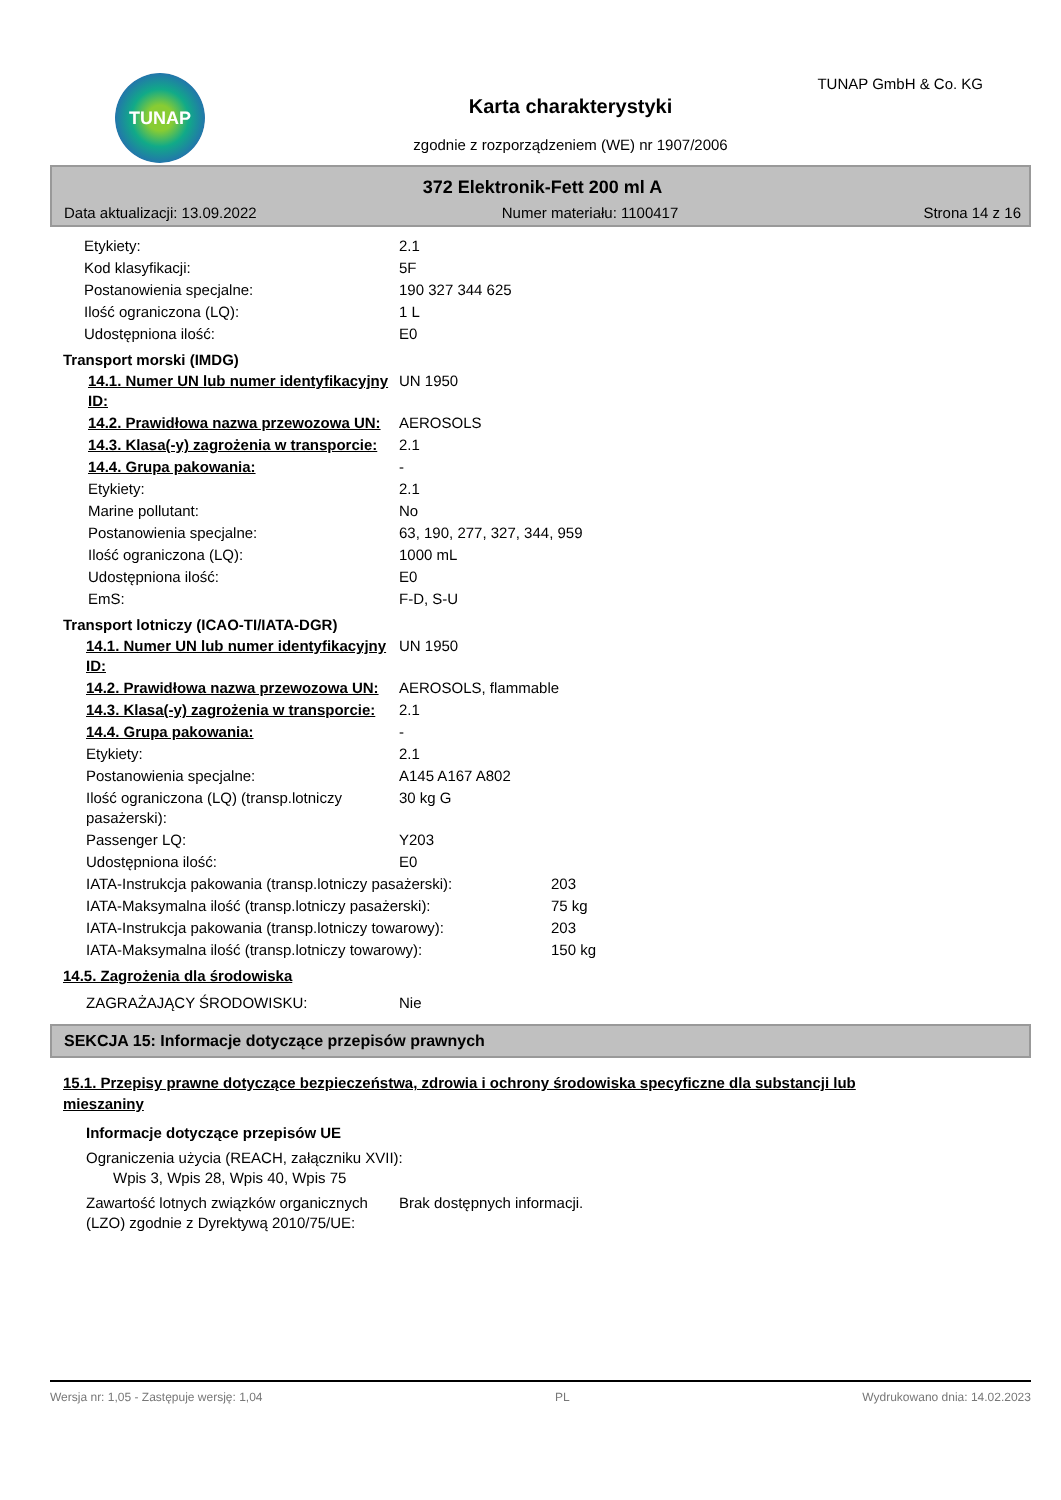TUNAP TUNAP GmbH & Co. KG
Karta charakterystyki
zgodnie z rozporządzeniem (WE) nr 1907/2006
372 Elektronik-Fett 200 ml A
Data aktualizacji: 13.09.2022 Numer materiału: 1100417 Strona 14 z 16
| Etykiety: | 2.1 |
| Kod klasyfikacji: | 5F |
| Postanowienia specjalne: | 190 327 344 625 |
| Ilość ograniczona (LQ): | 1 L |
| Udostępniona ilość: | E0 |
Transport morski (IMDG)
| 14.1. Numer UN lub numer identyfikacyjny ID: | UN 1950 |
| 14.2. Prawidłowa nazwa przewozowa UN: | AEROSOLS |
| 14.3. Klasa(-y) zagrożenia w transporcie: | 2.1 |
| 14.4. Grupa pakowania: | - |
| Etykiety: | 2.1 |
| Marine pollutant: | No |
| Postanowienia specjalne: | 63, 190, 277, 327, 344, 959 |
| Ilość ograniczona (LQ): | 1000 mL |
| Udostępniona ilość: | E0 |
| EmS: | F-D, S-U |
Transport lotniczy (ICAO-TI/IATA-DGR)
| 14.1. Numer UN lub numer identyfikacyjny ID: | UN 1950 |
| 14.2. Prawidłowa nazwa przewozowa UN: | AEROSOLS, flammable |
| 14.3. Klasa(-y) zagrożenia w transporcie: | 2.1 |
| 14.4. Grupa pakowania: | - |
| Etykiety: | 2.1 |
| Postanowienia specjalne: | A145 A167 A802 |
| Ilość ograniczona (LQ) (transp.lotniczy pasażerski): | 30 kg G |
| Passenger LQ: | Y203 |
| Udostępniona ilość: | E0 |
| IATA-Instrukcja pakowania (transp.lotniczy pasażerski): | 203 |
| IATA-Maksymalna ilość (transp.lotniczy pasażerski): | 75 kg |
| IATA-Instrukcja pakowania (transp.lotniczy towarowy): | 203 |
| IATA-Maksymalna ilość (transp.lotniczy towarowy): | 150 kg |
14.5. Zagrożenia dla środowiska
| ZAGRAŻAJĄCY ŚRODOWISKU: | Nie |
SEKCJA 15: Informacje dotyczące przepisów prawnych
15.1. Przepisy prawne dotyczące bezpieczeństwa, zdrowia i ochrony środowiska specyficzne dla substancji lub mieszaniny
Informacje dotyczące przepisów UE
Ograniczenia użycia (REACH, załączniku XVII):
Wpis 3, Wpis 28, Wpis 40, Wpis 75
| Zawartość lotnych związków organicznych (LZO) zgodnie z Dyrektywą 2010/75/UE: | Brak dostępnych informacji. |
Wersja nr: 1,05 - Zastępuje wersję: 1,04 PL Wydrukowano dnia: 14.02.2023